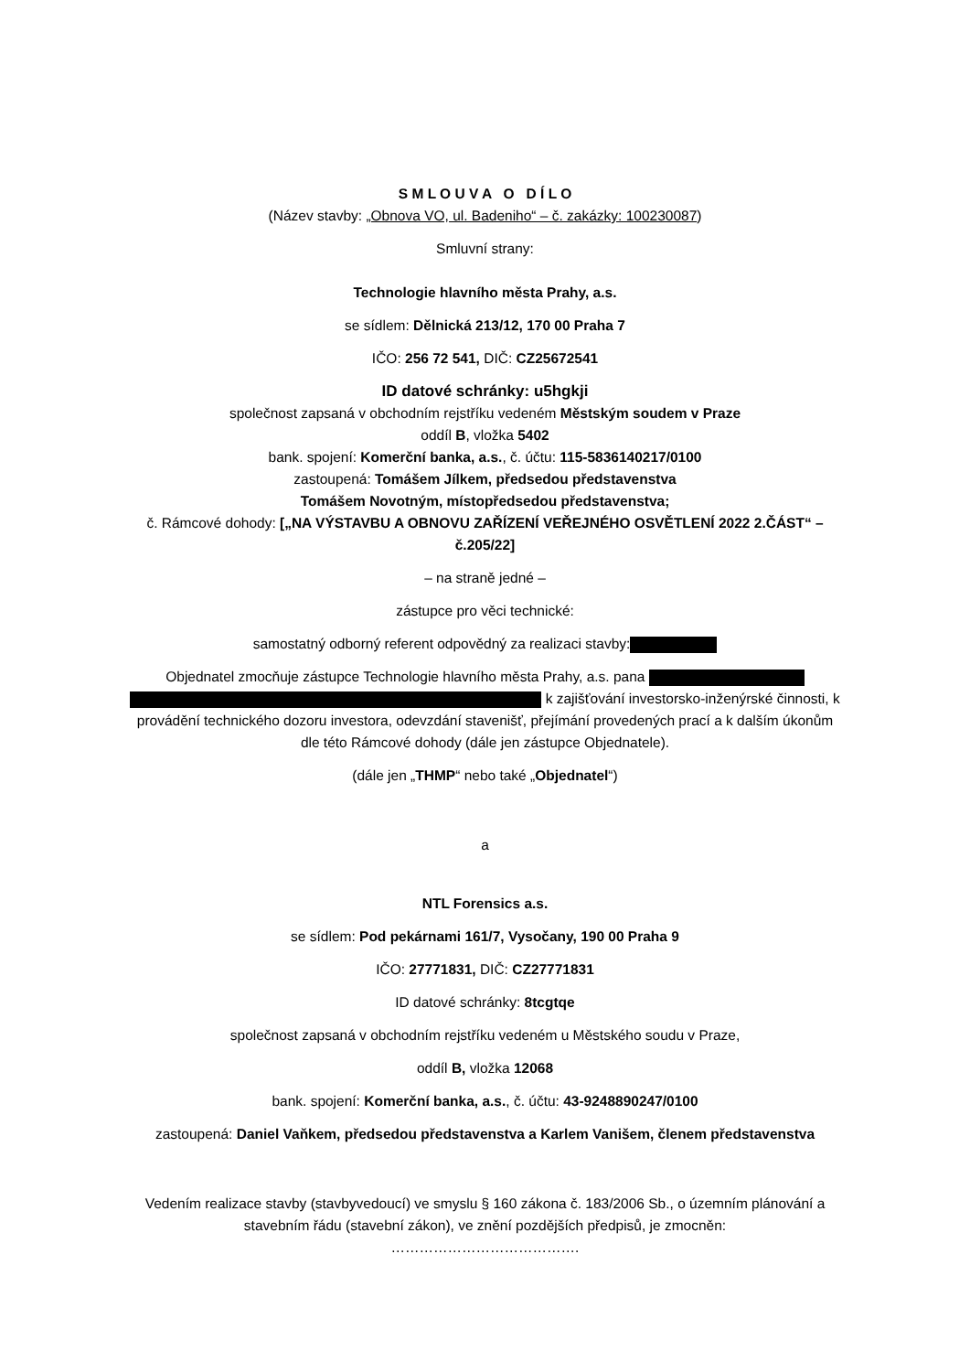S M L O U V A O D Í L O
(Název stavby: „Obnova VO, ul. Badeniho“ – č. zakázky: 100230087)
Smluvní strany:
Technologie hlavního města Prahy, a.s.
se sídlem: Dělnická 213/12, 170 00 Praha 7
IČO: 256 72 541, DIČ: CZ25672541
ID datové schránky: u5hgkji
společnost zapsaná v obchodním rejstříku vedeném Městským soudem v Praze
oddíl B, vložka 5402
bank. spojení: Komerční banka, a.s., č. účtu: 115-5836140217/0100
zastoupená: Tomášem Jílkem, předsedou představenstva
Tomášem Novotným, místopředsedou představenstva;
č. Rámcové dohody: [„NA VÝSTAVBU A OBNOVU ZAŘÍZENÍ VEŘEJNÉHO OSVĚTLENÍ 2022 2.ČÁST“ – č.205/22]
– na straně jedné –
zástupce pro věci technické:
samostatný odborný referent odpovědný za realizaci stavby:
Objednatel zmocňuje zástupce Technologie hlavního města Prahy, a.s. pana k zajišťování investorsko-inženýrské činnosti, k provádění technického dozoru investora, odevzdání stavenišť, přejímání provedených prací a k dalším úkonům dle této Rámcové dohody (dále jen zástupce Objednatele).
(dále jen „THMP“ nebo také „Objednatel“)
a
NTL Forensics a.s.
se sídlem: Pod pekárnami 161/7, Vysočany, 190 00 Praha 9
IČO: 27771831, DIČ: CZ27771831
ID datové schránky: 8tcgtqe
společnost zapsaná v obchodním rejstříku vedeném u Městského soudu v Praze,
oddíl B, vložka 12068
bank. spojení: Komerční banka, a.s., č. účtu: 43-9248890247/0100
zastoupená: Daniel Vaňkem, předsedou představenstva a Karlem Vanišem, členem představenstva
Vedením realizace stavby (stavbyvedoucí) ve smyslu § 160 zákona č. 183/2006 Sb., o územním plánování a stavebním řádu (stavební zákon), ve znění pozdějších předpisů, je zmocněn:
………………………………….